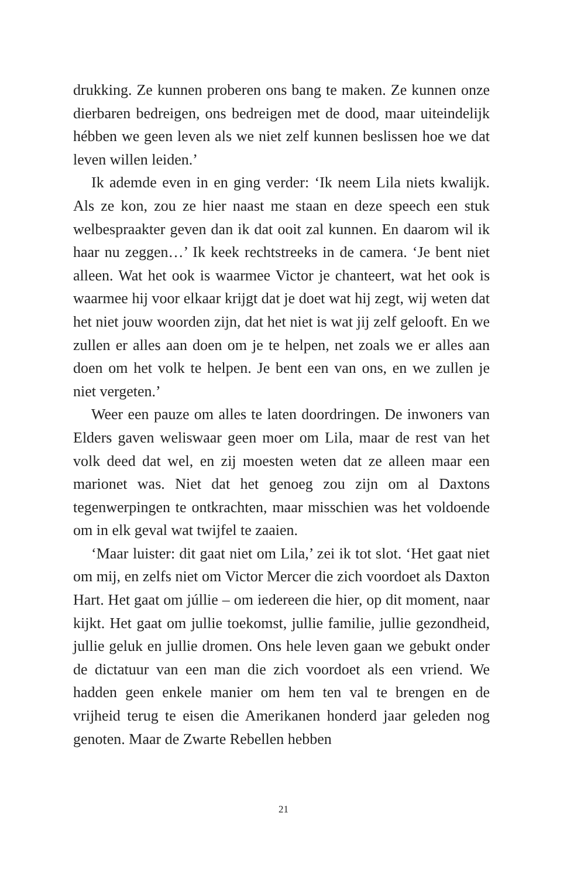drukking. Ze kunnen proberen ons bang te maken. Ze kunnen onze dierbaren bedreigen, ons bedreigen met de dood, maar uiteindelijk hébben we geen leven als we niet zelf kunnen beslissen hoe we dat leven willen leiden.’
Ik ademde even in en ging verder: ‘Ik neem Lila niets kwalijk. Als ze kon, zou ze hier naast me staan en deze speech een stuk welbespraakter geven dan ik dat ooit zal kunnen. En daarom wil ik haar nu zeggen…’ Ik keek rechtstreeks in de camera. ‘Je bent niet alleen. Wat het ook is waarmee Victor je chanteert, wat het ook is waarmee hij voor elkaar krijgt dat je doet wat hij zegt, wij weten dat het niet jouw woorden zijn, dat het niet is wat jij zelf gelooft. En we zullen er alles aan doen om je te helpen, net zoals we er alles aan doen om het volk te helpen. Je bent een van ons, en we zullen je niet vergeten.’
Weer een pauze om alles te laten doordringen. De inwoners van Elders gaven weliswaar geen moer om Lila, maar de rest van het volk deed dat wel, en zij moesten weten dat ze alleen maar een marionet was. Niet dat het genoeg zou zijn om al Daxtons tegenwerpingen te ontkrachten, maar misschien was het voldoende om in elk geval wat twijfel te zaaien.
‘Maar luister: dit gaat niet om Lila,’ zei ik tot slot. ‘Het gaat niet om mij, en zelfs niet om Victor Mercer die zich voordoet als Daxton Hart. Het gaat om júllie – om iedereen die hier, op dit moment, naar kijkt. Het gaat om jullie toekomst, jullie familie, jullie gezondheid, jullie geluk en jullie dromen. Ons hele leven gaan we gebukt onder de dictatuur van een man die zich voordoet als een vriend. We hadden geen enkele manier om hem ten val te brengen en de vrijheid terug te eisen die Amerikanen honderd jaar geleden nog genoten. Maar de Zwarte Rebellen hebben
21